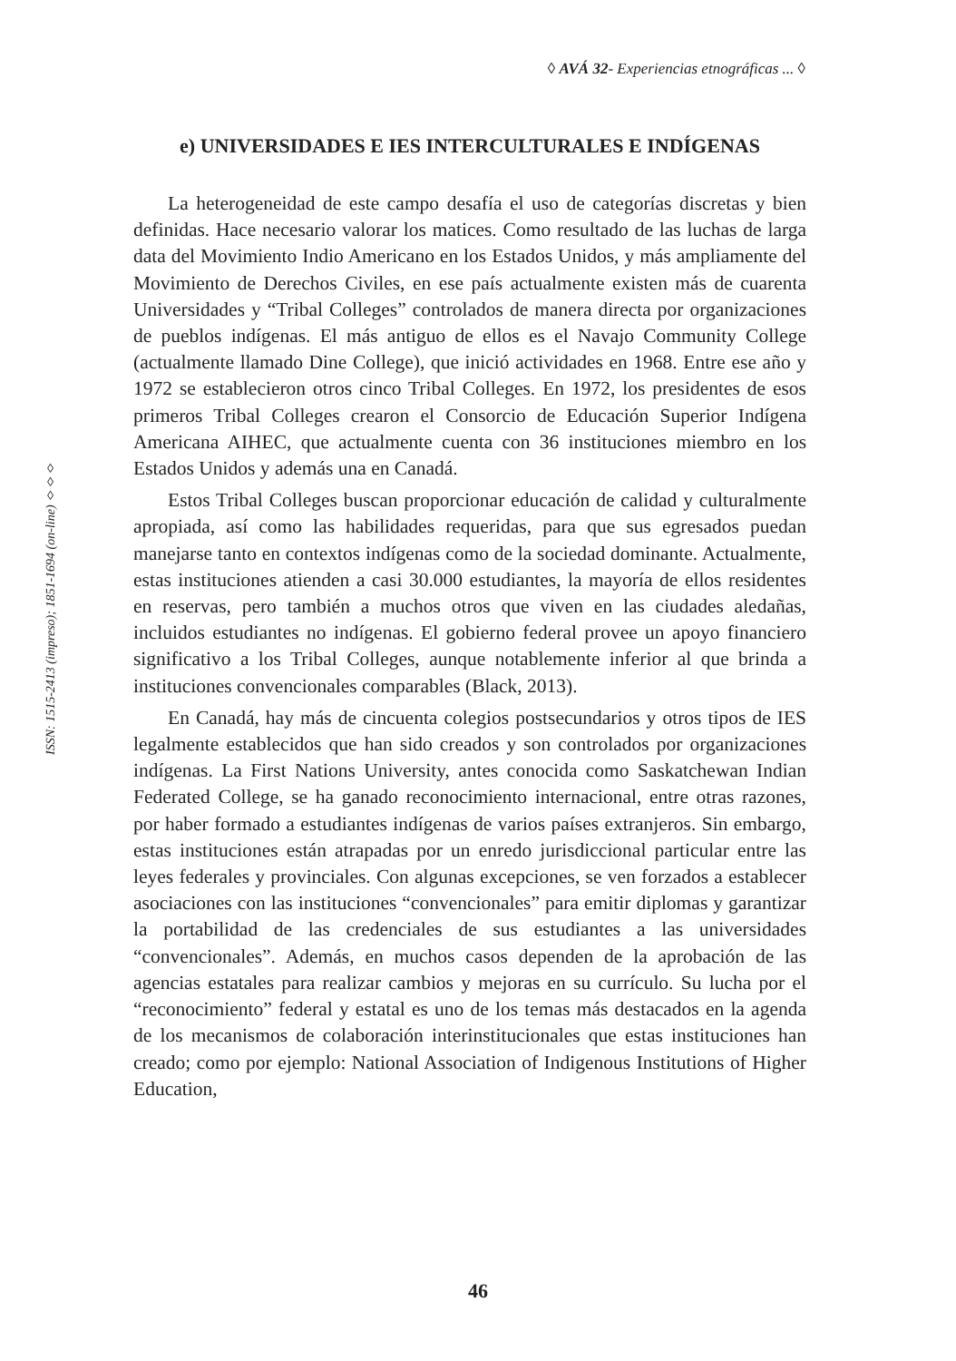◊ AVÁ 32- Experiencias etnográficas ... ◊
ISSN: 1515-2413 (impreso); 1851-1694 (on-line) ◊◊◊
e) UNIVERSIDADES E IES INTERCULTURALES E INDÍGENAS
La heterogeneidad de este campo desafía el uso de categorías discretas y bien definidas. Hace necesario valorar los matices. Como resultado de las luchas de larga data del Movimiento Indio Americano en los Estados Unidos, y más ampliamente del Movimiento de Derechos Civiles, en ese país actualmente existen más de cuarenta Universidades y “Tribal Colleges” controlados de manera directa por organizaciones de pueblos indígenas. El más antiguo de ellos es el Navajo Community College (actualmente llamado Dine College), que inició actividades en 1968. Entre ese año y 1972 se establecieron otros cinco Tribal Colleges. En 1972, los presidentes de esos primeros Tribal Colleges crearon el Consorcio de Educación Superior Indígena Americana AIHEC, que actualmente cuenta con 36 instituciones miembro en los Estados Unidos y además una en Canadá.
Estos Tribal Colleges buscan proporcionar educación de calidad y culturalmente apropiada, así como las habilidades requeridas, para que sus egresados puedan manejarse tanto en contextos indígenas como de la sociedad dominante. Actualmente, estas instituciones atienden a casi 30.000 estudiantes, la mayoría de ellos residentes en reservas, pero también a muchos otros que viven en las ciudades aledañas, incluidos estudiantes no indígenas. El gobierno federal provee un apoyo financiero significativo a los Tribal Colleges, aunque notablemente inferior al que brinda a instituciones convencionales comparables (Black, 2013).
En Canadá, hay más de cincuenta colegios postsecundarios y otros tipos de IES legalmente establecidos que han sido creados y son controlados por organizaciones indígenas. La First Nations University, antes conocida como Saskatchewan Indian Federated College, se ha ganado reconocimiento internacional, entre otras razones, por haber formado a estudiantes indígenas de varios países extranjeros. Sin embargo, estas instituciones están atrapadas por un enredo jurisdiccional particular entre las leyes federales y provinciales. Con algunas excepciones, se ven forzados a establecer asociaciones con las instituciones “convencionales” para emitir diplomas y garantizar la portabilidad de las credenciales de sus estudiantes a las universidades “convencionales”. Además, en muchos casos dependen de la aprobación de las agencias estatales para realizar cambios y mejoras en su currículo. Su lucha por el “reconocimiento” federal y estatal es uno de los temas más destacados en la agenda de los mecanismos de colaboración interinstitucionales que estas instituciones han creado; como por ejemplo: National Association of Indigenous Institutions of Higher Education,
46